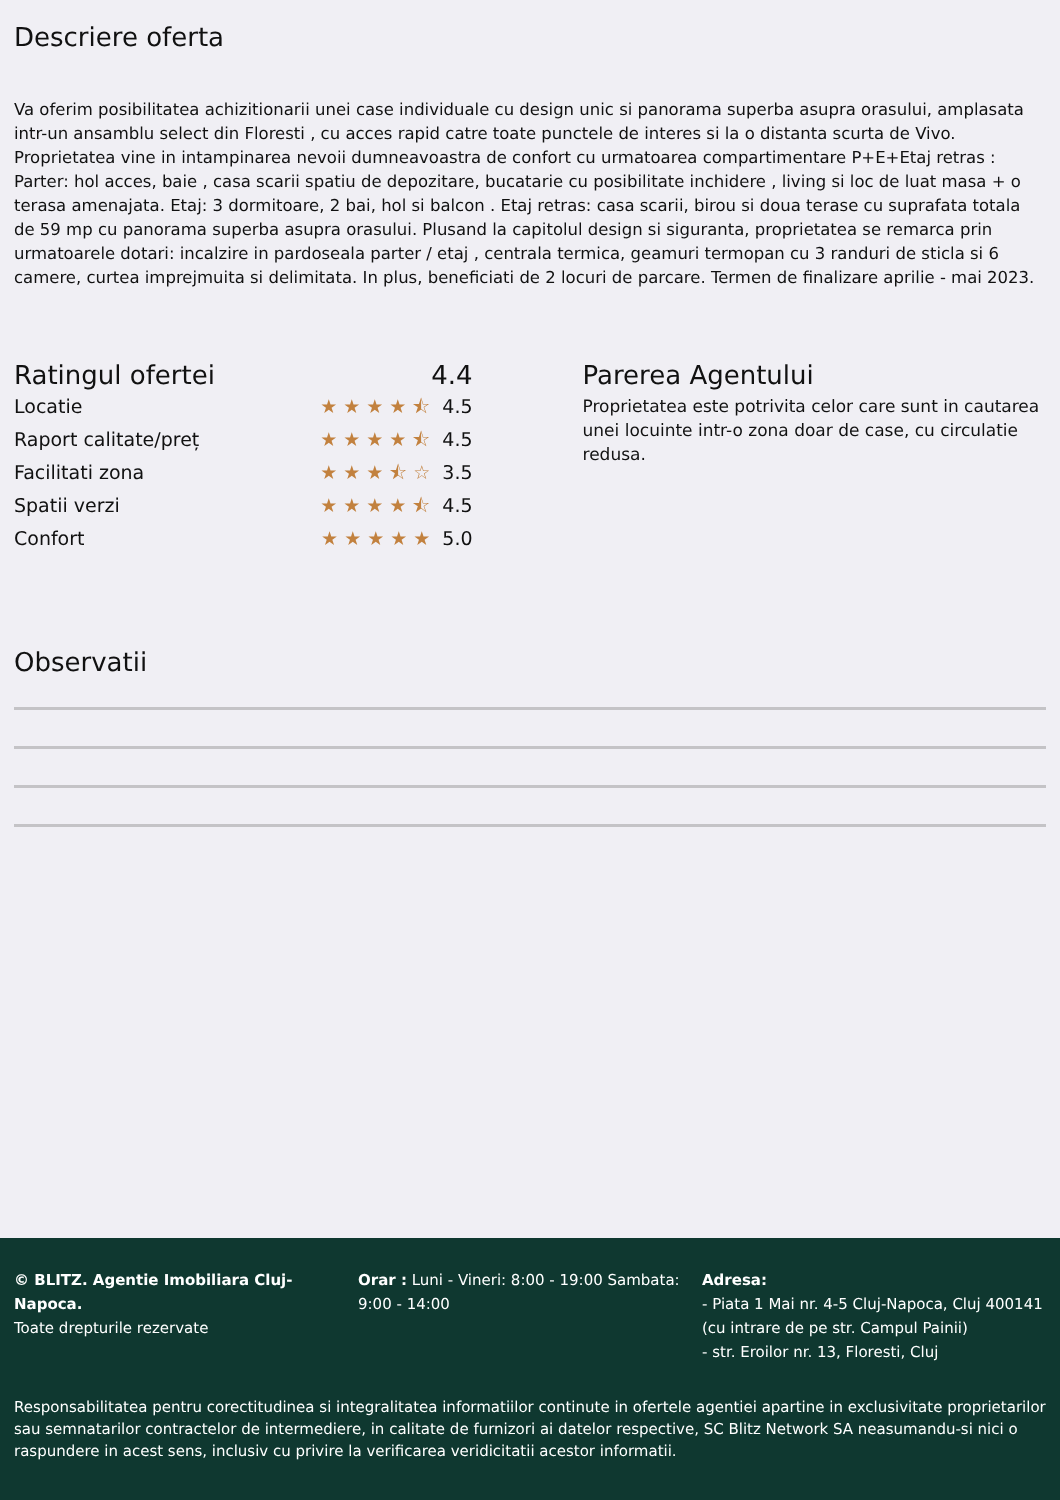Descriere oferta
Va oferim posibilitatea achizitionarii unei case individuale cu design unic si panorama superba asupra orasului, amplasata intr-un ansamblu select din Floresti , cu acces rapid catre toate punctele de interes si la o distanta scurta de Vivo. Proprietatea vine in intampinarea nevoii dumneavoastra de confort cu urmatoarea compartimentare P+E+Etaj retras : Parter: hol acces, baie , casa scarii spatiu de depozitare, bucatarie cu posibilitate inchidere , living si loc de luat masa + o terasa amenajata. Etaj: 3 dormitoare, 2 bai, hol si balcon . Etaj retras: casa scarii, birou si doua terase cu suprafata totala de 59 mp cu panorama superba asupra orasului. Plusand la capitolul design si siguranta, proprietatea se remarca prin urmatoarele dotari: incalzire in pardoseala parter / etaj , centrala termica, geamuri termopan cu 3 randuri de sticla si 6 camere, curtea imprejmuita si delimitata. In plus, beneficiati de 2 locuri de parcare. Termen de finalizare aprilie - mai 2023.
Ratingul ofertei 4.4
Locatie ★★★★⯪ 4.5
Raport calitate/preț ★★★★⯪ 4.5
Facilitati zona ★★★⯪☆ 3.5
Spatii verzi ★★★★⯪ 4.5
Confort ★★★★★ 5.0
Parerea Agentului
Proprietatea este potrivita celor care sunt in cautarea unei locuinte intr-o zona doar de case, cu circulatie redusa.
Observatii
© BLITZ. Agentie Imobiliara Cluj-Napoca.
Toate drepturile rezervate
Orar : Luni - Vineri: 8:00 - 19:00 Sambata: 9:00 - 14:00
Adresa:
- Piata 1 Mai nr. 4-5 Cluj-Napoca, Cluj 400141 (cu intrare de pe str. Campul Painii)
- str. Eroilor nr. 13, Floresti, Cluj
Responsabilitatea pentru corectitudinea si integralitatea informatiilor continute in ofertele agentiei apartine in exclusivitate proprietarilor sau semnatarilor contractelor de intermediere, in calitate de furnizori ai datelor respective, SC Blitz Network SA neasumandu-si nici o raspundere in acest sens, inclusiv cu privire la verificarea veridicitatii acestor informatii.